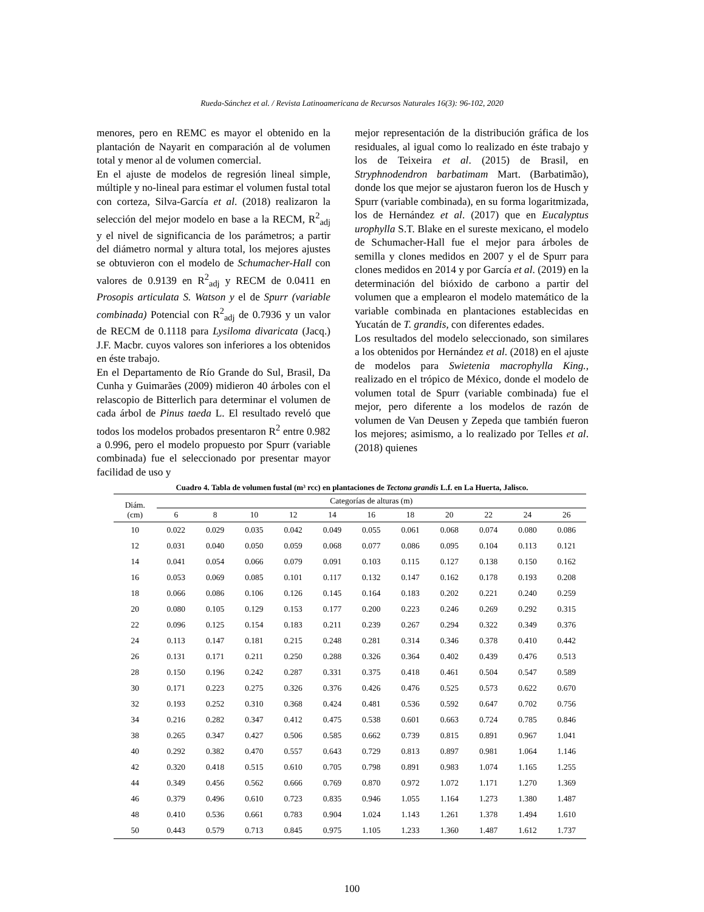Rueda-Sánchez et al. / Revista Latinoamericana de Recursos Naturales 16(3): 96-102, 2020
menores, pero en REMC es mayor el obtenido en la plantación de Nayarit en comparación al de volumen total y menor al de volumen comercial.
En el ajuste de modelos de regresión lineal simple, múltiple y no-lineal para estimar el volumen fustal total con corteza, Silva-García et al. (2018) realizaron la selección del mejor modelo en base a la RECM, R<sup>2</sup><sub>adj</sub> y el nivel de significancia de los parámetros; a partir del diámetro normal y altura total, los mejores ajustes se obtuvieron con el modelo de Schumacher-Hall con valores de 0.9139 en R<sup>2</sup><sub>adj</sub> y RECM de 0.0411 en Prosopis articulata S. Watson y el de Spurr (variable combinada) Potencial con R<sup>2</sup><sub>adj</sub> de 0.7936 y un valor de RECM de 0.1118 para Lysiloma divaricata (Jacq.) J.F. Macbr. cuyos valores son inferiores a los obtenidos en éste trabajo.
En el Departamento de Río Grande do Sul, Brasil, Da Cunha y Guimarães (2009) midieron 40 árboles con el relascopio de Bitterlich para determinar el volumen de cada árbol de Pinus taeda L. El resultado reveló que todos los modelos probados presentaron R<sup>2</sup> entre 0.982 a 0.996, pero el modelo propuesto por Spurr (variable combinada) fue el seleccionado por presentar mayor facilidad de uso y
mejor representación de la distribución gráfica de los residuales, al igual como lo realizado en éste trabajo y los de Teixeira et al. (2015) de Brasil, en Stryphnodendron barbatimam Mart. (Barbatimão), donde los que mejor se ajustaron fueron los de Husch y Spurr (variable combinada), en su forma logaritmizada, los de Hernández et al. (2017) que en Eucalyptus urophylla S.T. Blake en el sureste mexicano, el modelo de Schumacher-Hall fue el mejor para árboles de semilla y clones medidos en 2007 y el de Spurr para clones medidos en 2014 y por García et al. (2019) en la determinación del bióxido de carbono a partir del volumen que a emplearon el modelo matemático de la variable combinada en plantaciones establecidas en Yucatán de T. grandis, con diferentes edades.
Los resultados del modelo seleccionado, son similares a los obtenidos por Hernández et al. (2018) en el ajuste de modelos para Swietenia macrophylla King., realizado en el trópico de México, donde el modelo de volumen total de Spurr (variable combinada) fue el mejor, pero diferente a los modelos de razón de volumen de Van Deusen y Zepeda que también fueron los mejores; asimismo, a lo realizado por Telles et al. (2018) quienes
Cuadro 4. Tabla de volumen fustal (m³ rcc) en plantaciones de Tectona grandis L.f. en La Huerta, Jalisco.
| Diám. (cm) | Categorías de alturas (m) | | | | | | | | | | |
| --- | --- | --- | --- | --- | --- | --- | --- | --- | --- | --- | --- |
| | 6 | 8 | 10 | 12 | 14 | 16 | 18 | 20 | 22 | 24 | 26 |
| 10 | 0.022 | 0.029 | 0.035 | 0.042 | 0.049 | 0.055 | 0.061 | 0.068 | 0.074 | 0.080 | 0.086 |
| 12 | 0.031 | 0.040 | 0.050 | 0.059 | 0.068 | 0.077 | 0.086 | 0.095 | 0.104 | 0.113 | 0.121 |
| 14 | 0.041 | 0.054 | 0.066 | 0.079 | 0.091 | 0.103 | 0.115 | 0.127 | 0.138 | 0.150 | 0.162 |
| 16 | 0.053 | 0.069 | 0.085 | 0.101 | 0.117 | 0.132 | 0.147 | 0.162 | 0.178 | 0.193 | 0.208 |
| 18 | 0.066 | 0.086 | 0.106 | 0.126 | 0.145 | 0.164 | 0.183 | 0.202 | 0.221 | 0.240 | 0.259 |
| 20 | 0.080 | 0.105 | 0.129 | 0.153 | 0.177 | 0.200 | 0.223 | 0.246 | 0.269 | 0.292 | 0.315 |
| 22 | 0.096 | 0.125 | 0.154 | 0.183 | 0.211 | 0.239 | 0.267 | 0.294 | 0.322 | 0.349 | 0.376 |
| 24 | 0.113 | 0.147 | 0.181 | 0.215 | 0.248 | 0.281 | 0.314 | 0.346 | 0.378 | 0.410 | 0.442 |
| 26 | 0.131 | 0.171 | 0.211 | 0.250 | 0.288 | 0.326 | 0.364 | 0.402 | 0.439 | 0.476 | 0.513 |
| 28 | 0.150 | 0.196 | 0.242 | 0.287 | 0.331 | 0.375 | 0.418 | 0.461 | 0.504 | 0.547 | 0.589 |
| 30 | 0.171 | 0.223 | 0.275 | 0.326 | 0.376 | 0.426 | 0.476 | 0.525 | 0.573 | 0.622 | 0.670 |
| 32 | 0.193 | 0.252 | 0.310 | 0.368 | 0.424 | 0.481 | 0.536 | 0.592 | 0.647 | 0.702 | 0.756 |
| 34 | 0.216 | 0.282 | 0.347 | 0.412 | 0.475 | 0.538 | 0.601 | 0.663 | 0.724 | 0.785 | 0.846 |
| 38 | 0.265 | 0.347 | 0.427 | 0.506 | 0.585 | 0.662 | 0.739 | 0.815 | 0.891 | 0.967 | 1.041 |
| 40 | 0.292 | 0.382 | 0.470 | 0.557 | 0.643 | 0.729 | 0.813 | 0.897 | 0.981 | 1.064 | 1.146 |
| 42 | 0.320 | 0.418 | 0.515 | 0.610 | 0.705 | 0.798 | 0.891 | 0.983 | 1.074 | 1.165 | 1.255 |
| 44 | 0.349 | 0.456 | 0.562 | 0.666 | 0.769 | 0.870 | 0.972 | 1.072 | 1.171 | 1.270 | 1.369 |
| 46 | 0.379 | 0.496 | 0.610 | 0.723 | 0.835 | 0.946 | 1.055 | 1.164 | 1.273 | 1.380 | 1.487 |
| 48 | 0.410 | 0.536 | 0.661 | 0.783 | 0.904 | 1.024 | 1.143 | 1.261 | 1.378 | 1.494 | 1.610 |
| 50 | 0.443 | 0.579 | 0.713 | 0.845 | 0.975 | 1.105 | 1.233 | 1.360 | 1.487 | 1.612 | 1.737 |
100